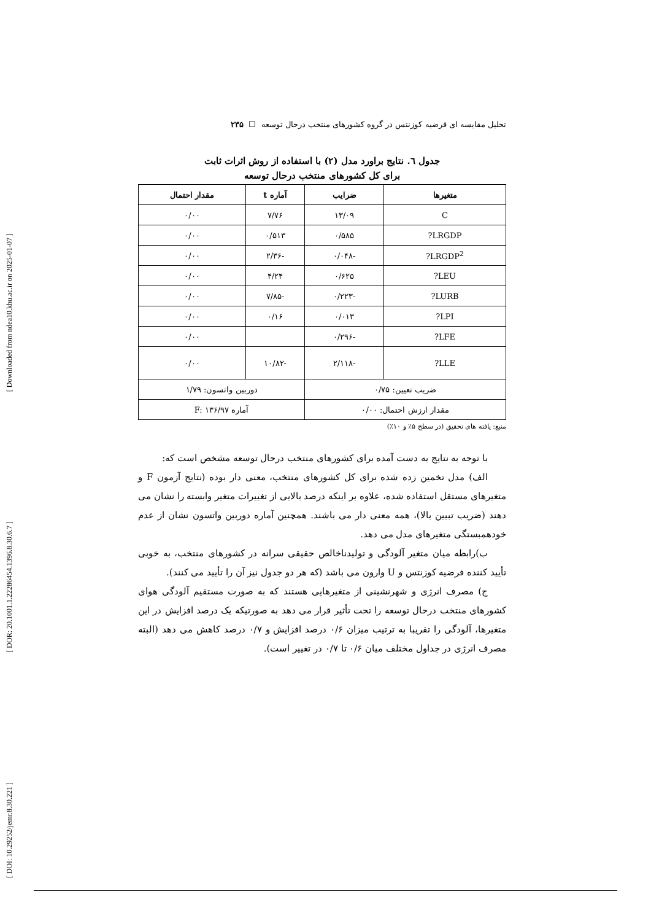[ Downloaded from ndea10.khu.ac.ir on 2025-01-07 ]
[ DOR: 20.1001.1.22286454.1396.8.30.6.7 ]
[ DOI: 10.29252/jemr.8.30.221 ]
تحلیل مقایسه ای فرضیه کوزنتس در گروه کشورهای منتخب درحال توسعه ☐ ۲۳۵
جدول ٦. نتایج براورد مدل (۲) با استفاده از روش اثرات ثابت
برای کل کشورهای منتخب درحال توسعه
| متغیرها | ضرایب | آماره t | مقدار احتمال |
| --- | --- | --- | --- |
| C | ۱۳/۰۹ | ۷/۷۶ | ۰/۰۰ |
| LRGDP? | ۰/۵۸۵ | ۰/۵۱۳ | ۰/۰۰ |
| LRGDP<sup>2</sup>? | -۰/۰۴۸ | -۲/۳۶ | ۰/۰۰ |
| LEU? | ۰/۶۲۵ | ۴/۲۴ | ۰/۰۰ |
| LURB? | -۰/۲۲۳ | -۷/۸۵ | ۰/۰۰ |
| LPI? | ۰/۰۱۳ | ۰/۱۶ | ۰/۰۰ |
| LFE? | -۰/۲۹۶ | | ۰/۰۰ |
| LLE? | -۲/۱۱۸ | -۱۰/۸۲ | ۰/۰۰ |
| ضریب تعیین: ۰/۷۵ | | دوربین واتسون: ۱/۷۹ | |
| مقدار ارزش احتمال: ۰/۰۰ | | آماره F: ۱۳۶/۹۷ | |
منبع: یافته های تحقیق (در سطح ۵٪ و ۱۰٪)
با توجه به نتایج به دست آمده برای کشورهای منتخب درحال توسعه مشخص است که:
الف) مدل تخمین زده شده برای کل کشورهای منتخب، معنی دار بوده (نتایج آزمون F و متغیرهای مستقل استفاده شده، علاوه بر اینکه درصد بالایی از تغییرات متغیر وابسته را نشان می دهند (ضریب تبیین بالا)، همه معنی دار می باشند. همچنین آماره دوربین واتسون نشان از عدم خودهمبستگی متغیرهای مدل می دهد.
ب)رابطه میان متغیر آلودگی و تولیدناخالص حقیقی سرانه در کشورهای منتخب، به خوبی تأیید کننده فرضیه کوزنتس و U وارون می باشد (که هر دو جدول نیز آن را تأیید می کنند).
ج) مصرف انرژی و شهرنشینی از متغیرهایی هستند که به صورت مستقیم آلودگی هوای کشورهای منتخب درحال توسعه را تحت تأثیر قرار می دهد به صورتیکه یک درصد افزایش در این متغیرها، آلودگی را تقریبا به ترتیب میزان ۰/۶ درصد افزایش و ۰/۷ درصد کاهش می دهد (البته مصرف انرژی در جداول مختلف میان ۰/۶ تا ۰/۷ در تغییر است).